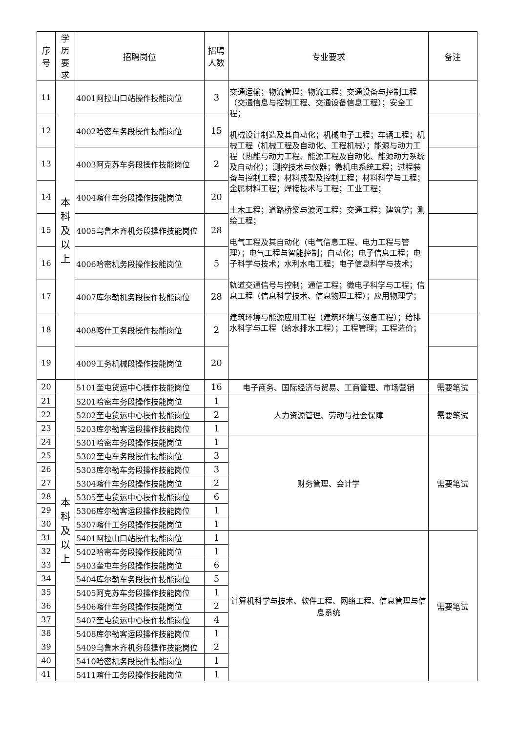| 序 号 | 学 历 要 求 | 招聘岗位 | 招聘 人数 | 专业要求 | 备注 |
| --- | --- | --- | --- | --- | --- |
| 11 | 本 科 及 以 上 | 4001阿拉山口站操作技能岗位 | 3 | 交通运输；物流管理；物流工程；交通设备与控制工程（交通信息与控制工程、交通设备信息工程）；安全工程； 机械设计制造及其自动化；机械电子工程；车辆工程；机械工程（机械工程及自动化、工程机械）；能源与动力工程（热能与动力工程、能源工程及自动化、能源动力系统及自动化）；测控技术与仪器；微机电系统工程；过程装备与控制工程；材料成型及控制工程；材料科学与工程；金属材料工程；焊接技术与工程；工业工程； 土木工程；道路桥梁与渡河工程；交通工程；建筑学；测绘工程； 电气工程及其自动化（电气信息工程、电力工程与管理）；电气工程与智能控制；自动化；电子信息工程；电子科学与技术；水利水电工程；电子信息科学与技术； 轨道交通信号与控制；通信工程；微电子科学与工程；信息工程（信息科学技术、信息物理工程）；应用物理学； 建筑环境与能源应用工程（建筑环境与设备工程）；给排水科学与工程（给水排水工程）；工程管理；工程造价； | |
| 12 | | 4002哈密车务段操作技能岗位 | 15 | | |
| 13 | | 4003阿克苏车务段操作技能岗位 | 2 | | |
| 14 | | 4004喀什车务段操作技能岗位 | 20 | | |
| 15 | | 4005乌鲁木齐机务段操作技能岗位 | 28 | | |
| 16 | | 4006哈密机务段操作技能岗位 | 5 | | |
| 17 | | 4007库尔勒机务段操作技能岗位 | 28 | | |
| 18 | | 4008喀什工务段操作技能岗位 | 2 | | |
| 19 | | 4009工务机械段操作技能岗位 | 20 | | |
| 20 | 本 科 及 以 上 | 5101奎屯货运中心操作技能岗位 | 16 | 电子商务、国际经济与贸易、工商管理、市场营销 | 需要笔试 |
| 21 | | 5201哈密车务段操作技能岗位 | 1 | 人力资源管理、劳动与社会保障 | 需要笔试 |
| 22 | | 5202奎屯货运中心操作技能岗位 | 2 | | |
| 23 | | 5203库尔勒客运段操作技能岗位 | 1 | | |
| 24 | | 5301哈密车务段操作技能岗位 | 1 | 财务管理、会计学 | 需要笔试 |
| 25 | | 5302奎屯车务段操作技能岗位 | 3 | | |
| 26 | | 5303库尔勒车务段操作技能岗位 | 3 | | |
| 27 | | 5304喀什车务段操作技能岗位 | 2 | | |
| 28 | | 5305奎屯货运中心操作技能岗位 | 6 | | |
| 29 | | 5306库尔勒客运段操作技能岗位 | 1 | | |
| 30 | | 5307喀什工务段操作技能岗位 | 1 | | |
| 31 | | 5401阿拉山口站操作技能岗位 | 1 | 计算机科学与技术、软件工程、网络工程、信息管理与信息系统 | 需要笔试 |
| 32 | | 5402哈密车务段操作技能岗位 | 1 | | |
| 33 | | 5403奎屯车务段操作技能岗位 | 6 | | |
| 34 | | 5404库尔勒车务段操作技能岗位 | 5 | | |
| 35 | | 5405阿克苏车务段操作技能岗位 | 1 | | |
| 36 | | 5406喀什车务段操作技能岗位 | 2 | | |
| 37 | | 5407奎屯货运中心操作技能岗位 | 4 | | |
| 38 | | 5408库尔勒客运段操作技能岗位 | 1 | | |
| 39 | | 5409乌鲁木齐机务段操作技能岗位 | 2 | | |
| 40 | | 5410哈密机务段操作技能岗位 | 1 | | |
| 41 | | 5411喀什工务段操作技能岗位 | 1 | | |